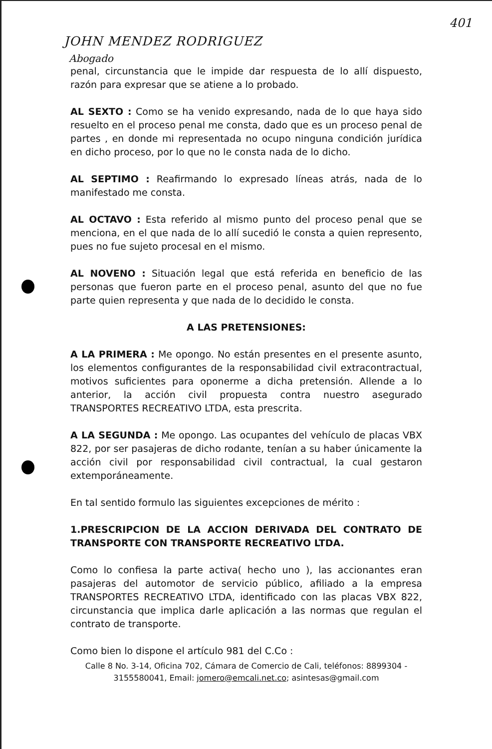401
JOHN MENDEZ RODRIGUEZ
Abogado
penal, circunstancia que le impide dar respuesta de lo allí dispuesto, razón para expresar que se atiene a lo probado.
AL SEXTO : Como se ha venido expresando, nada de lo que haya sido resuelto en el proceso penal me consta, dado que es un proceso penal de partes , en donde mi representada no ocupo ninguna condición jurídica en dicho proceso, por lo que no le consta nada de lo dicho.
AL SEPTIMO : Reafirmando lo expresado líneas atrás, nada de lo manifestado me consta.
AL OCTAVO : Esta referido al mismo punto del proceso penal que se menciona, en el que nada de lo allí sucedió le consta a quien represento, pues no fue sujeto procesal en el mismo.
AL NOVENO : Situación legal que está referida en beneficio de las personas que fueron parte en el proceso penal, asunto del que no fue parte quien representa y que nada de lo decidido le consta.
A LAS PRETENSIONES:
A LA PRIMERA : Me opongo. No están presentes en el presente asunto, los elementos configurantes de la responsabilidad civil extracontractual, motivos suficientes para oponerme a dicha pretensión. Allende a lo anterior, la acción civil propuesta contra nuestro asegurado TRANSPORTES RECREATIVO LTDA, esta prescrita.
A LA SEGUNDA : Me opongo. Las ocupantes del vehículo de placas VBX 822, por ser pasajeras de dicho rodante, tenían a su haber únicamente la acción civil por responsabilidad civil contractual, la cual gestaron extemporáneamente.
En tal sentido formulo las siguientes excepciones de mérito :
1.PRESCRIPCION DE LA ACCION DERIVADA DEL CONTRATO DE TRANSPORTE CON TRANSPORTE RECREATIVO LTDA.
Como lo confiesa la parte activa( hecho uno ), las accionantes eran pasajeras del automotor de servicio público, afiliado a la empresa TRANSPORTES RECREATIVO LTDA, identificado con las placas VBX 822, circunstancia que implica darle aplicación a las normas que regulan el contrato de transporte.
Como bien lo dispone el artículo 981 del C.Co :
Calle 8 No. 3-14, Oficina 702, Cámara de Comercio de Cali, teléfonos: 8899304 - 3155580041, Email: jomero@emcali.net.co; asintesas@gmail.com